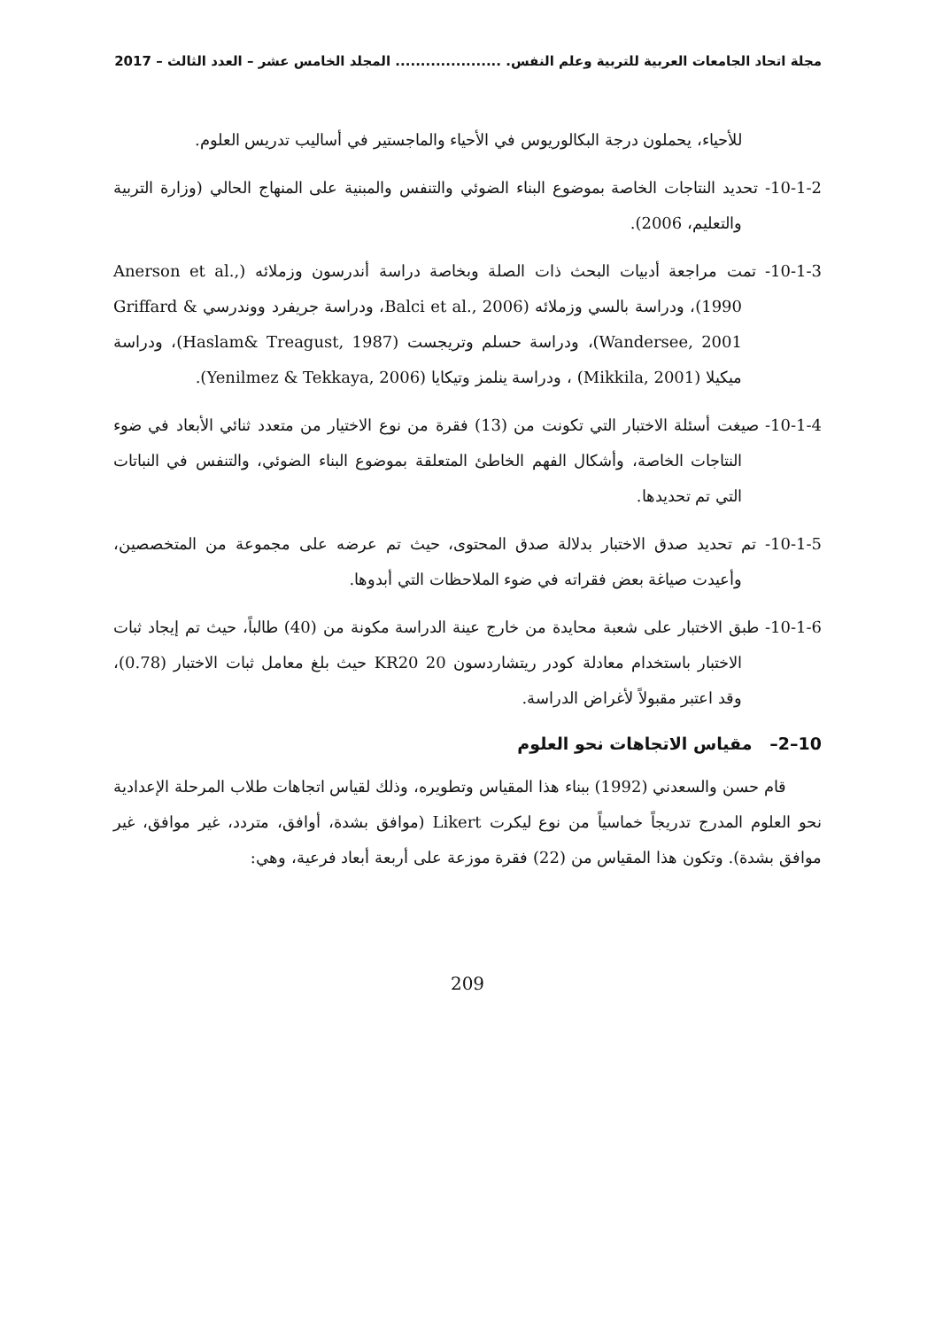مجلة اتحاد الجامعات العربية للتربية وعلم النفس. ..................... المجلد الخامس عشر – العدد الثالث – 2017
للأحياء، يحملون درجة البكالوريوس في الأحياء والماجستير في أساليب تدريس العلوم.
10-1-2- تحديد النتاجات الخاصة بموضوع البناء الضوئي والتنفس والمبنية على المنهاج الحالي (وزارة التربية والتعليم، 2006).
10-1-3- تمت مراجعة أدبيات البحث ذات الصلة وبخاصة دراسة أندرسون وزملائه (Anerson et al., 1990)، ودراسة بالسي وزملائه (Balci et al., 2006، ودراسة جريفرد ووندرسي Griffard & Wandersee, 2001)، ودراسة حسلم وتريجست (Haslam& Treagust, 1987)، ودراسة ميكيلا (Mikkila, 2001) ، ودراسة ينلمز وتيكايا (Yenilmez & Tekkaya, 2006).
10-1-4- صيغت أسئلة الاختبار التي تكونت من (13) فقرة من نوع الاختيار من متعدد ثنائي الأبعاد في ضوء النتاجات الخاصة، وأشكال الفهم الخاطئ المتعلقة بموضوع البناء الضوئي، والتنفس في النباتات التي تم تحديدها.
10-1-5- تم تحديد صدق الاختبار بدلالة صدق المحتوى، حيث تم عرضه على مجموعة من المتخصصين، وأعيدت صياغة بعض فقراته في ضوء الملاحظات التي أبدوها.
10-1-6- طبق الاختبار على شعبة محايدة من خارج عينة الدراسة مكونة من (40) طالباً، حيث تم إيجاد ثبات الاختبار باستخدام معادلة كودر ريتشاردسون KR20 20 حيث بلغ معامل ثبات الاختبار (0.78)، وقد اعتبر مقبولاً لأغراض الدراسة.
10–2– مقياس الاتجاهات نحو العلوم
قام حسن والسعدني (1992) ببناء هذا المقياس وتطويره، وذلك لقياس اتجاهات طلاب المرحلة الإعدادية نحو العلوم المدرج تدريجاً خماسياً من نوع ليكرت Likert (موافق بشدة، أوافق، متردد، غير موافق، غير موافق بشدة). وتكون هذا المقياس من (22) فقرة موزعة على أربعة أبعاد فرعية، وهي:
209